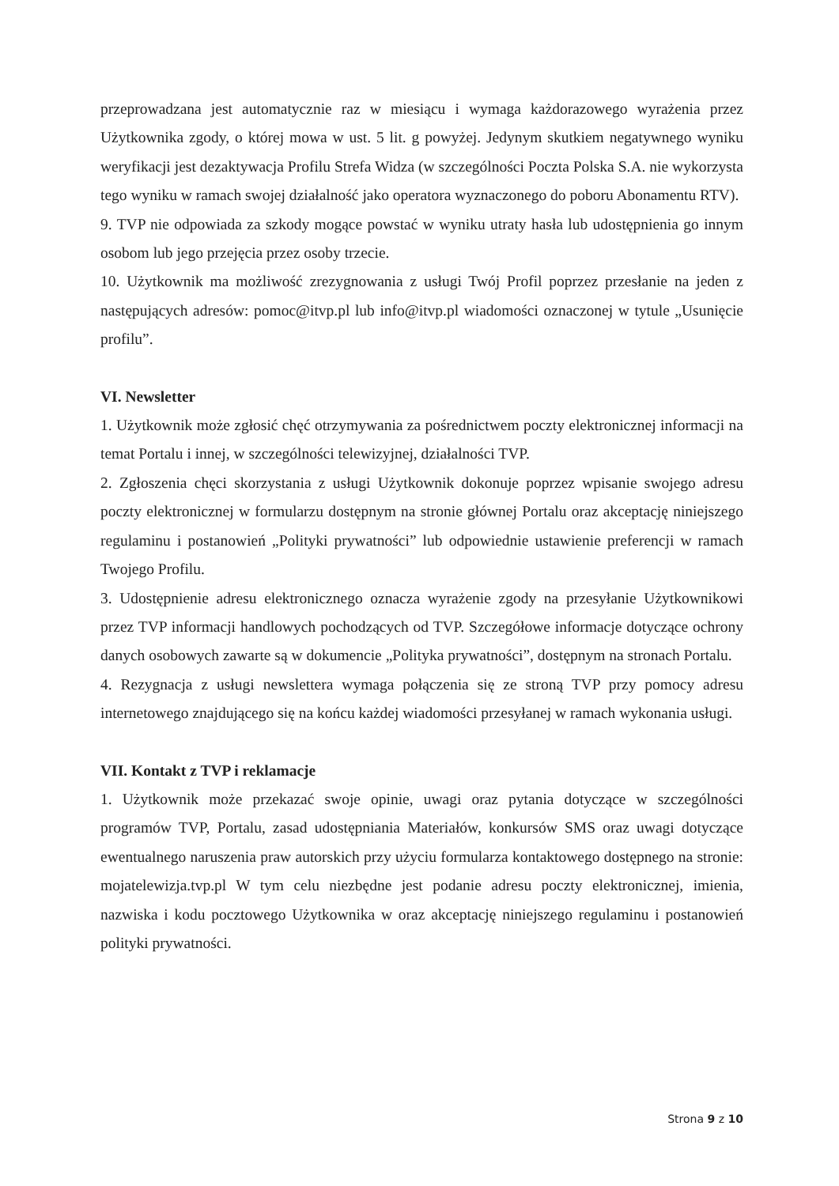przeprowadzana jest automatycznie raz w miesiącu i wymaga każdorazowego wyrażenia przez Użytkownika zgody, o której mowa w ust. 5 lit. g powyżej. Jedynym skutkiem negatywnego wyniku weryfikacji jest dezaktywacja Profilu Strefa Widza (w szczególności Poczta Polska S.A. nie wykorzysta tego wyniku w ramach swojej działalność jako operatora wyznaczonego do poboru Abonamentu RTV).
9. TVP nie odpowiada za szkody mogące powstać w wyniku utraty hasła lub udostępnienia go innym osobom lub jego przejęcia przez osoby trzecie.
10. Użytkownik ma możliwość zrezygnowania z usługi Twój Profil poprzez przesłanie na jeden z następujących adresów: pomoc@itvp.pl lub info@itvp.pl wiadomości oznaczonej w tytule „Usunięcie profilu”.
VI. Newsletter
1. Użytkownik może zgłosić chęć otrzymywania za pośrednictwem poczty elektronicznej informacji na temat Portalu i innej, w szczególności telewizyjnej, działalności TVP.
2. Zgłoszenia chęci skorzystania z usługi Użytkownik dokonuje poprzez wpisanie swojego adresu poczty elektronicznej w formularzu dostępnym na stronie głównej Portalu oraz akceptację niniejszego regulaminu i postanowień „Polityki prywatności” lub odpowiednie ustawienie preferencji w ramach Twojego Profilu.
3. Udostępnienie adresu elektronicznego oznacza wyrażenie zgody na przesyłanie Użytkownikowi przez TVP informacji handlowych pochodzących od TVP. Szczegółowe informacje dotyczące ochrony danych osobowych zawarte są w dokumencie „Polityka prywatności”, dostępnym na stronach Portalu.
4. Rezygnacja z usługi newslettera wymaga połączenia się ze stroną TVP przy pomocy adresu internetowego znajdującego się na końcu każdej wiadomości przesyłanej w ramach wykonania usługi.
VII. Kontakt z TVP i reklamacje
1. Użytkownik może przekazać swoje opinie, uwagi oraz pytania dotyczące w szczególności programów TVP, Portalu, zasad udostępniania Materiałów, konkursów SMS oraz uwagi dotyczące ewentualnego naruszenia praw autorskich przy użyciu formularza kontaktowego dostępnego na stronie: mojatelewizja.tvp.pl W tym celu niezbędne jest podanie adresu poczty elektronicznej, imienia, nazwiska i kodu pocztowego Użytkownika w oraz akceptację niniejszego regulaminu i postanowień polityki prywatności.
Strona 9 z 10